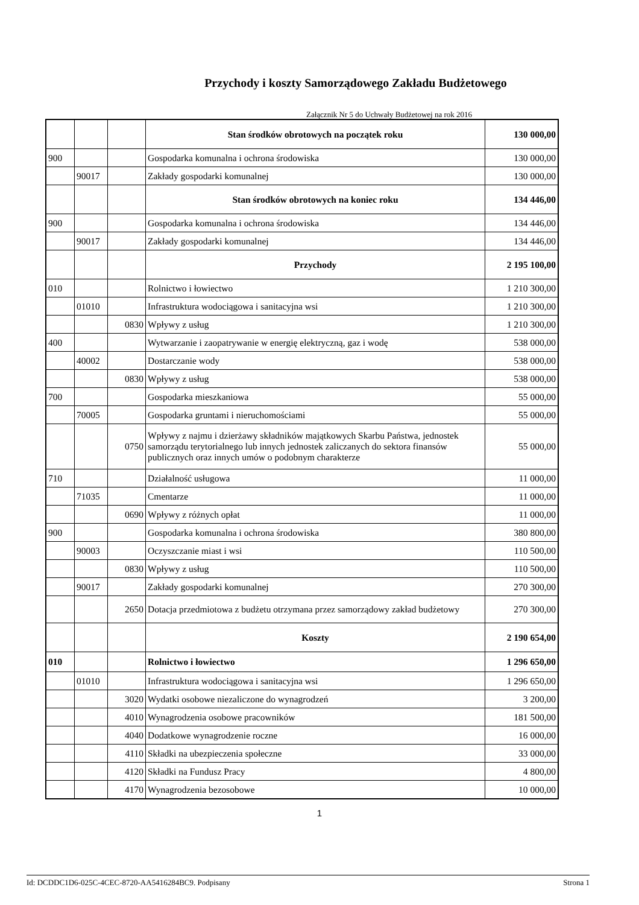Przychody i koszty Samorządowego Zakładu Budżetowego
Załącznik Nr 5 do Uchwały Budżetowej na rok 2016
| | | | Stan środków obrotowych na początek roku | 130 000,00 |
| 900 | | | Gospodarka komunalna i ochrona środowiska | 130 000,00 |
| | 90017 | | Zakłady gospodarki komunalnej | 130 000,00 |
| | | | Stan środków obrotowych na koniec roku | 134 446,00 |
| 900 | | | Gospodarka komunalna i ochrona środowiska | 134 446,00 |
| | 90017 | | Zakłady gospodarki komunalnej | 134 446,00 |
| | | | Przychody | 2 195 100,00 |
| 010 | | | Rolnictwo i łowiectwo | 1 210 300,00 |
| | 01010 | | Infrastruktura wodociągowa i sanitacyjna wsi | 1 210 300,00 |
| | | 0830 | Wpływy z usług | 1 210 300,00 |
| 400 | | | Wytwarzanie i zaopatrywanie w energię elektryczną, gaz i wodę | 538 000,00 |
| | 40002 | | Dostarczanie wody | 538 000,00 |
| | | 0830 | Wpływy z usług | 538 000,00 |
| 700 | | | Gospodarka mieszkaniowa | 55 000,00 |
| | 70005 | | Gospodarka gruntami i nieruchomościami | 55 000,00 |
| | | 0750 | Wpływy z najmu i dzierżawy składników majątkowych Skarbu Państwa, jednostek samorządu terytorialnego lub innych jednostek zaliczanych do sektora finansów publicznych oraz innych umów o podobnym charakterze | 55 000,00 |
| 710 | | | Działalność usługowa | 11 000,00 |
| | 71035 | | Cmentarze | 11 000,00 |
| | | 0690 | Wpływy z różnych opłat | 11 000,00 |
| 900 | | | Gospodarka komunalna i ochrona środowiska | 380 800,00 |
| | 90003 | | Oczyszczanie miast i wsi | 110 500,00 |
| | | 0830 | Wpływy z usług | 110 500,00 |
| | 90017 | | Zakłady gospodarki komunalnej | 270 300,00 |
| | | 2650 | Dotacja przedmiotowa z budżetu otrzymana przez samorządowy zakład budżetowy | 270 300,00 |
| | | | Koszty | 2 190 654,00 |
| 010 | | | Rolnictwo i łowiectwo | 1 296 650,00 |
| | 01010 | | Infrastruktura wodociągowa i sanitacyjna wsi | 1 296 650,00 |
| | | 3020 | Wydatki osobowe niezaliczone do wynagrodzeń | 3 200,00 |
| | | 4010 | Wynagrodzenia osobowe pracowników | 181 500,00 |
| | | 4040 | Dodatkowe wynagrodzenie roczne | 16 000,00 |
| | | 4110 | Składki na ubezpieczenia społeczne | 33 000,00 |
| | | 4120 | Składki na Fundusz Pracy | 4 800,00 |
| | | 4170 | Wynagrodzenia bezosobowe | 10 000,00 |
1
Id: DCDDC1D6-025C-4CEC-8720-AA5416284BC9. Podpisany Strona 1